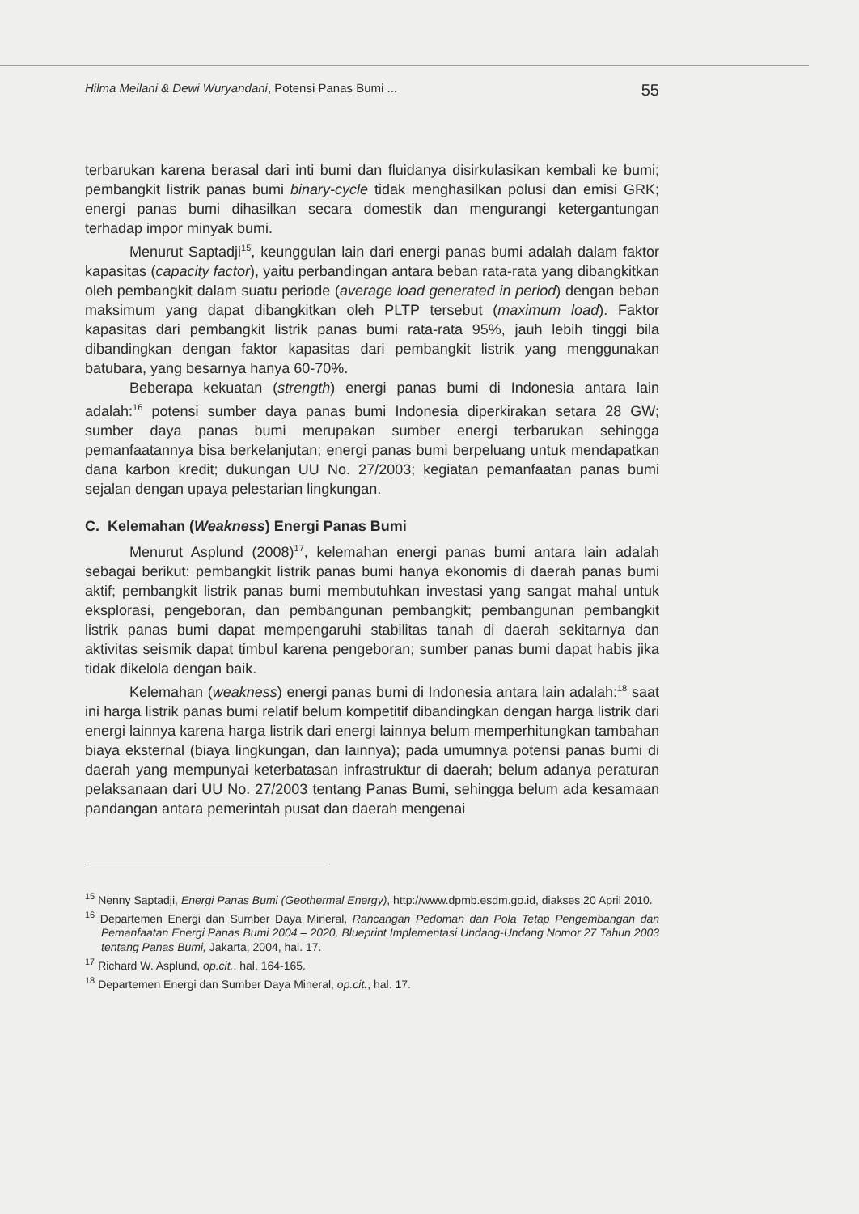Hilma Meilani & Dewi Wuryandani, Potensi Panas Bumi ... 55
terbarukan karena berasal dari inti bumi dan fluidanya disirkulasikan kembali ke bumi; pembangkit listrik panas bumi binary-cycle tidak menghasilkan polusi dan emisi GRK; energi panas bumi dihasilkan secara domestik dan mengurangi ketergantungan terhadap impor minyak bumi.
Menurut Saptadji<sup>15</sup>, keunggulan lain dari energi panas bumi adalah dalam faktor kapasitas (capacity factor), yaitu perbandingan antara beban rata-rata yang dibangkitkan oleh pembangkit dalam suatu periode (average load generated in period) dengan beban maksimum yang dapat dibangkitkan oleh PLTP tersebut (maximum load). Faktor kapasitas dari pembangkit listrik panas bumi rata-rata 95%, jauh lebih tinggi bila dibandingkan dengan faktor kapasitas dari pembangkit listrik yang menggunakan batubara, yang besarnya hanya 60-70%.
Beberapa kekuatan (strength) energi panas bumi di Indonesia antara lain adalah:<sup>16</sup> potensi sumber daya panas bumi Indonesia diperkirakan setara 28 GW; sumber daya panas bumi merupakan sumber energi terbarukan sehingga pemanfaatannya bisa berkelanjutan; energi panas bumi berpeluang untuk mendapatkan dana karbon kredit; dukungan UU No. 27/2003; kegiatan pemanfaatan panas bumi sejalan dengan upaya pelestarian lingkungan.
C. Kelemahan (Weakness) Energi Panas Bumi
Menurut Asplund (2008)<sup>17</sup>, kelemahan energi panas bumi antara lain adalah sebagai berikut: pembangkit listrik panas bumi hanya ekonomis di daerah panas bumi aktif; pembangkit listrik panas bumi membutuhkan investasi yang sangat mahal untuk eksplorasi, pengeboran, dan pembangunan pembangkit; pembangunan pembangkit listrik panas bumi dapat mempengaruhi stabilitas tanah di daerah sekitarnya dan aktivitas seismik dapat timbul karena pengeboran; sumber panas bumi dapat habis jika tidak dikelola dengan baik.
Kelemahan (weakness) energi panas bumi di Indonesia antara lain adalah:<sup>18</sup> saat ini harga listrik panas bumi relatif belum kompetitif dibandingkan dengan harga listrik dari energi lainnya karena harga listrik dari energi lainnya belum memperhitungkan tambahan biaya eksternal (biaya lingkungan, dan lainnya); pada umumnya potensi panas bumi di daerah yang mempunyai keterbatasan infrastruktur di daerah; belum adanya peraturan pelaksanaan dari UU No. 27/2003 tentang Panas Bumi, sehingga belum ada kesamaan pandangan antara pemerintah pusat dan daerah mengenai
<sup>15</sup> Nenny Saptadji, Energi Panas Bumi (Geothermal Energy), http://www.dpmb.esdm.go.id, diakses 20 April 2010.
<sup>16</sup> Departemen Energi dan Sumber Daya Mineral, Rancangan Pedoman dan Pola Tetap Pengembangan dan Pemanfaatan Energi Panas Bumi 2004 – 2020, Blueprint Implementasi Undang-Undang Nomor 27 Tahun 2003 tentang Panas Bumi, Jakarta, 2004, hal. 17.
<sup>17</sup> Richard W. Asplund, op.cit., hal. 164-165.
<sup>18</sup> Departemen Energi dan Sumber Daya Mineral, op.cit., hal. 17.